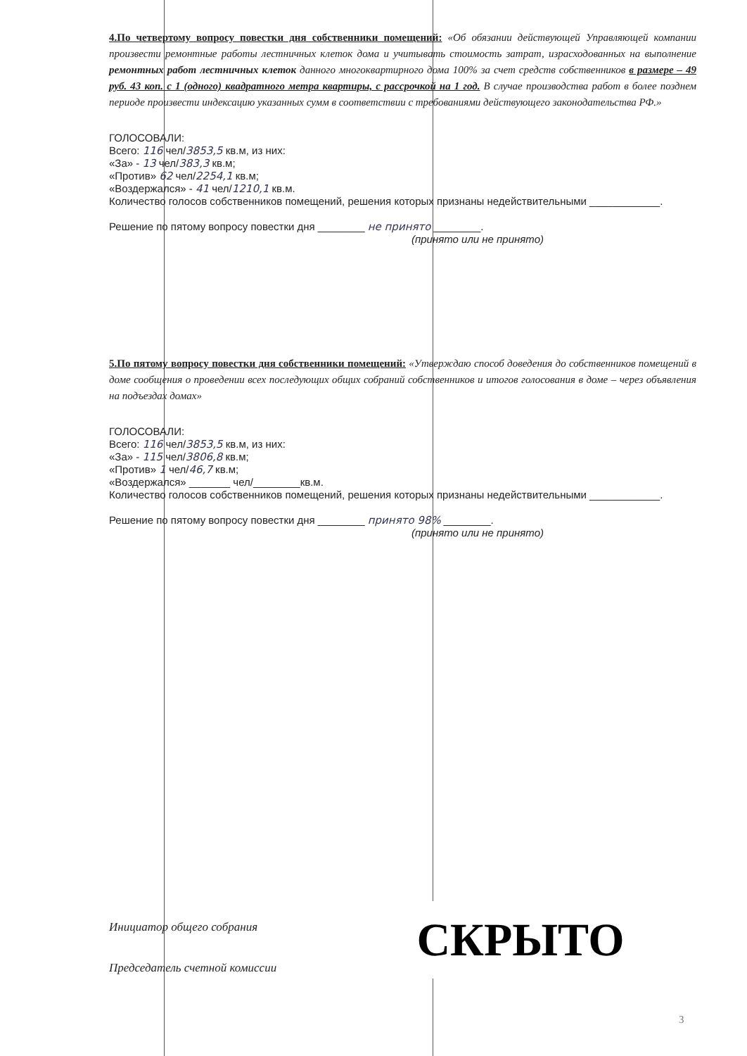4.По четвертому вопросу повестки дня собственники помещений: «Об обязании действующей Управляющей компании произвести ремонтные работы лестничных клеток дома и учитывать стоимость затрат, израсходованных на выполнение ремонтных работ лестничных клеток данного многоквартирного дома 100% за счет средств собственников в размере – 49 руб. 43 коп. с 1 (одного) квадратного метра квартиры, с рассрочкой на 1 год. В случае производства работ в более позднем периоде произвести индексацию указанных сумм в соответствии с требованиями действующего законодательства РФ.»
ГОЛОСОВАЛИ:
Всего: 116 чел/3853,5 кв.м, из них:
«За» - 13 чел/383,3 кв.м;
«Против» 62 чел/2254,1 кв.м;
«Воздержался» - 41 чел/1210,1 кв.м.
Количество голосов собственников помещений, решения которых признаны недействительными ____________.
Решение по пятому вопросу повестки дня ________ не принято ________.
(принято или не принято)
5.По пятому вопросу повестки дня собственники помещений: «Утверждаю способ доведения до собственников помещений в доме сообщения о проведении всех последующих общих собраний собственников и итогов голосования в доме – через объявления на подъездах домах»
ГОЛОСОВАЛИ:
Всего: 116 чел/3853,5 кв.м, из них:
«За» - 115 чел/3806,8 кв.м;
«Против» 1 чел/46,7 кв.м;
«Воздержался» _______ чел/________кв.м.
Количество голосов собственников помещений, решения которых признаны недействительными ____________.
Решение по пятому вопросу повестки дня ________ принято 98% ________.
(принято или не принято)
Инициатор общего собрания
СКРЫТО
Председатель счетной комиссии
3